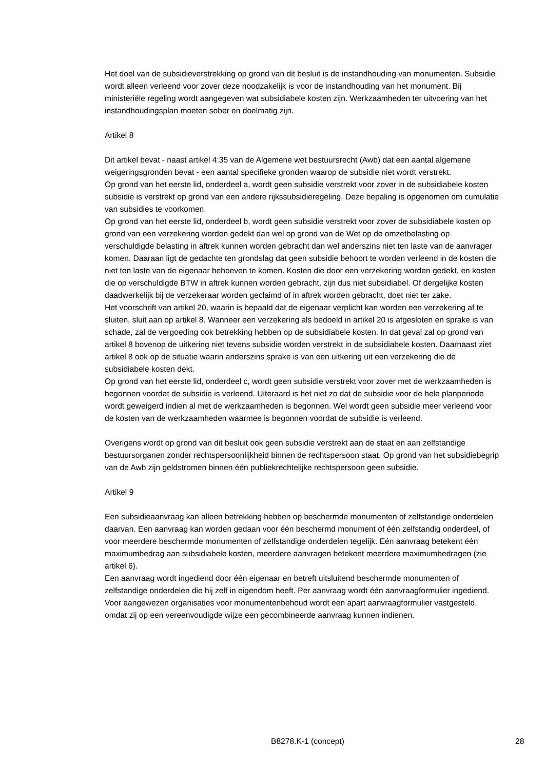Het doel van de subsidieverstrekking op grond van dit besluit is de instandhouding van monumenten. Subsidie wordt alleen verleend voor zover deze noodzakelijk is voor de instandhouding van het monument. Bij ministeriële regeling wordt aangegeven wat subsidiabele kosten zijn. Werkzaamheden ter uitvoering van het instandhoudingsplan moeten sober en doelmatig zijn.
Artikel 8
Dit artikel bevat - naast artikel 4:35 van de Algemene wet bestuursrecht (Awb) dat een aantal algemene weigeringsgronden bevat - een aantal specifieke gronden waarop de subsidie niet wordt verstrekt.
Op grond van het eerste lid, onderdeel a, wordt geen subsidie verstrekt voor zover in de subsidiabele kosten subsidie is verstrekt op grond van een andere rijkssubsidieregeling. Deze bepaling is opgenomen om cumulatie van subsidies te voorkomen.
Op grond van het eerste lid, onderdeel b, wordt geen subsidie verstrekt voor zover de subsidiabele kosten op grond van een verzekering worden gedekt dan wel op grond van de Wet op de omzetbelasting op verschuldigde belasting in aftrek kunnen worden gebracht dan wel anderszins niet ten laste van de aanvrager komen. Daaraan ligt de gedachte ten grondslag dat geen subsidie behoort te worden verleend in de kosten die niet ten laste van de eigenaar behoeven te komen. Kosten die door een verzekering worden gedekt, en kosten die op verschuldigde BTW in aftrek kunnen worden gebracht, zijn dus niet subsidiabel. Of dergelijke kosten daadwerkelijk bij de verzekeraar worden geclaimd of in aftrek worden gebracht, doet niet ter zake.
Het voorschrift van artikel 20, waarin is bepaald dat de eigenaar verplicht kan worden een verzekering af te sluiten, sluit aan op artikel 8. Wanneer een verzekering als bedoeld in artikel 20 is afgesloten en sprake is van schade, zal de vergoeding ook betrekking hebben op de subsidiabele kosten. In dat geval zal op grond van artikel 8 bovenop de uitkering niet tevens subsidie worden verstrekt in de subsidiabele kosten. Daarnaast ziet artikel 8 ook op de situatie waarin anderszins sprake is van een uitkering uit een verzekering die de subsidiabele kosten dekt.
Op grond van het eerste lid, onderdeel c, wordt geen subsidie verstrekt voor zover met de werkzaamheden is begonnen voordat de subsidie is verleend. Uiteraard is het niet zo dat de subsidie voor de hele planperiode wordt geweigerd indien al met de werkzaamheden is begonnen. Wel wordt geen subsidie meer verleend voor de kosten van de werkzaamheden waarmee is begonnen voordat de subsidie is verleend.
Overigens wordt op grond van dit besluit ook geen subsidie verstrekt aan de staat en aan zelfstandige bestuursorganen zonder rechtspersoonlijkheid binnen de rechtspersoon staat. Op grond van het subsidiebegrip van de Awb zijn geldstromen binnen één publiekrechtelijke rechtspersoon geen subsidie.
Artikel 9
Een subsidieaanvraag kan alleen betrekking hebben op beschermde monumenten of zelfstandige onderdelen daarvan. Een aanvraag kan worden gedaan voor één beschermd monument of één zelfstandig onderdeel, of voor meerdere beschermde monumenten of zelfstandige onderdelen tegelijk. Eén aanvraag betekent één maximumbedrag aan subsidiabele kosten, meerdere aanvragen betekent meerdere maximumbedragen (zie artikel 6).
Een aanvraag wordt ingediend door één eigenaar en betreft uitsluitend beschermde monumenten of zelfstandige onderdelen die hij zelf in eigendom heeft. Per aanvraag wordt één aanvraagformulier ingediend. Voor aangewezen organisaties voor monumentenbehoud wordt een apart aanvraagformulier vastgesteld, omdat zij op een vereenvoudigde wijze een gecombineerde aanvraag kunnen indienen.
B8278.K-1 (concept) 28